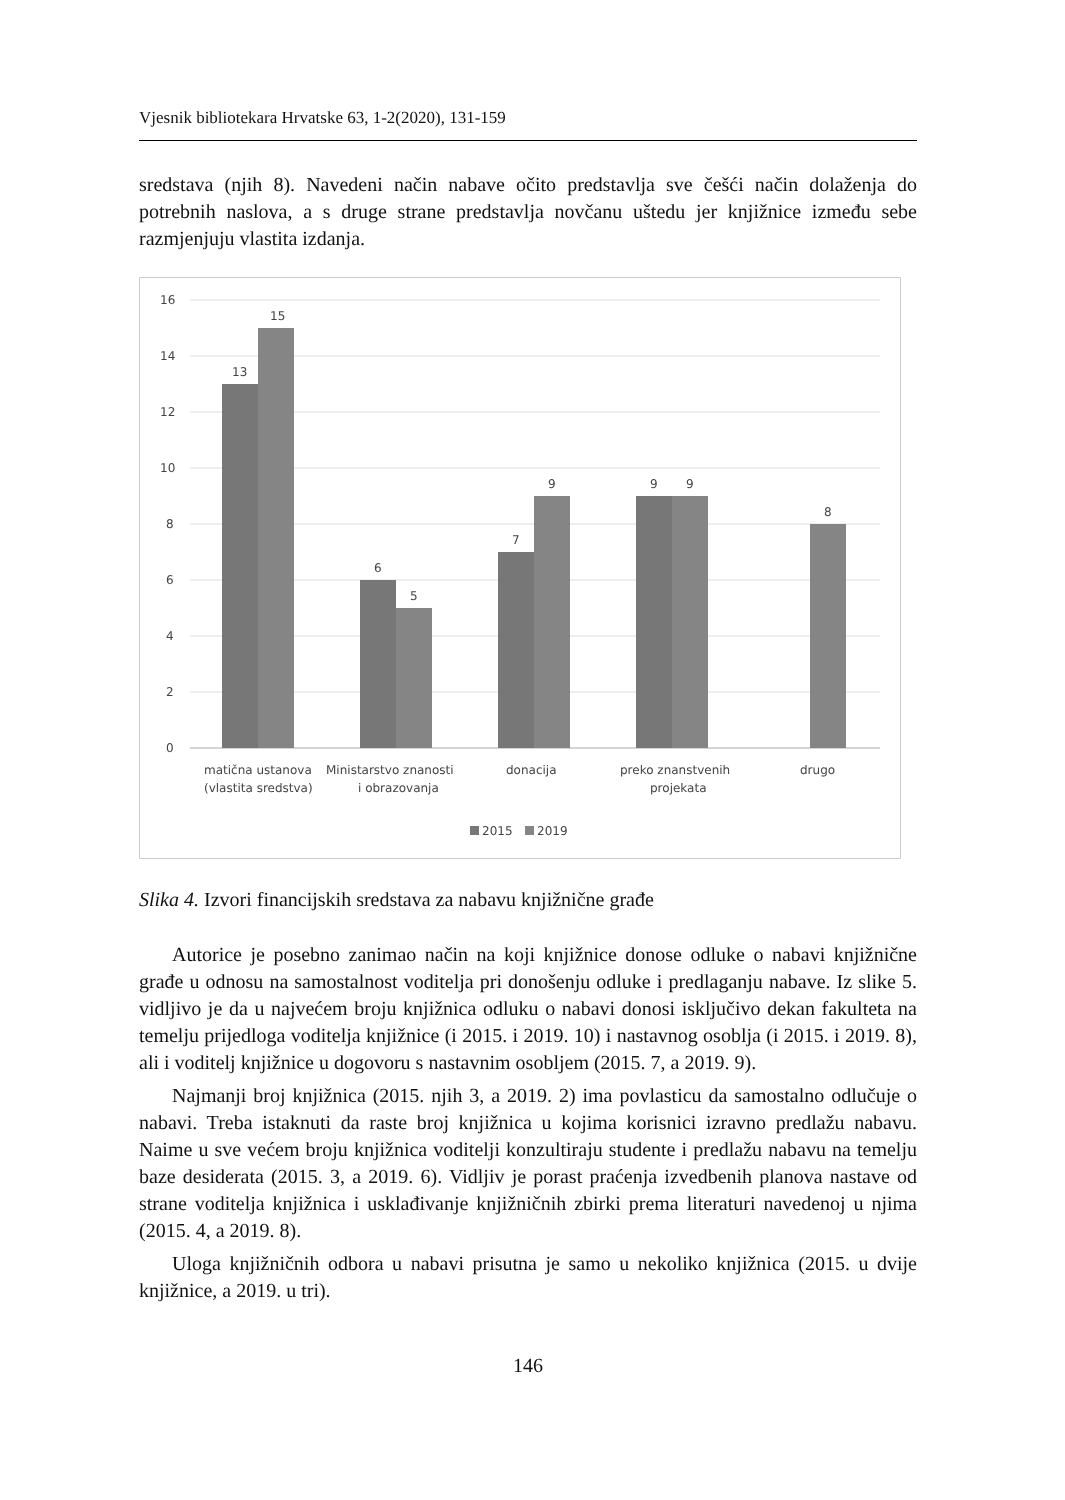Vjesnik bibliotekara Hrvatske 63, 1-2(2020), 131-159
sredstava (njih 8). Navedeni način nabave očito predstavlja sve češći način dolaženja do potrebnih naslova, a s druge strane predstavlja novčanu uštedu jer knjižnice između sebe razmjenjuju vlastita izdanja.
16
14
12
10
8
6
4
2
0
13
15
6
5
7
9
9
9
8
matična ustanova
(vlastita sredstva)
Ministarstvo znanosti
i obrazovanja
donacija
preko znanstvenih
projekata
drugo
2015
2019
Slika 4. Izvori financijskih sredstava za nabavu knjižnične građe
Autorice je posebno zanimao način na koji knjižnice donose odluke o nabavi knjižnične građe u odnosu na samostalnost voditelja pri donošenju odluke i predlaganju nabave. Iz slike 5. vidljivo je da u najvećem broju knjižnica odluku o nabavi donosi isključivo dekan fakulteta na temelju prijedloga voditelja knjižnice (i 2015. i 2019. 10) i nastavnog osoblja (i 2015. i 2019. 8), ali i voditelj knjižnice u dogovoru s nastavnim osobljem (2015. 7, a 2019. 9).
Najmanji broj knjižnica (2015. njih 3, a 2019. 2) ima povlasticu da samostalno odlučuje o nabavi. Treba istaknuti da raste broj knjižnica u kojima korisnici izravno predlažu nabavu. Naime u sve većem broju knjižnica voditelji konzultiraju studente i predlažu nabavu na temelju baze desiderata (2015. 3, a 2019. 6). Vidljiv je porast praćenja izvedbenih planova nastave od strane voditelja knjižnica i usklađivanje knjižničnih zbirki prema literaturi navedenoj u njima (2015. 4, a 2019. 8).
Uloga knjižničnih odbora u nabavi prisutna je samo u nekoliko knjižnica (2015. u dvije knjižnice, a 2019. u tri).
146